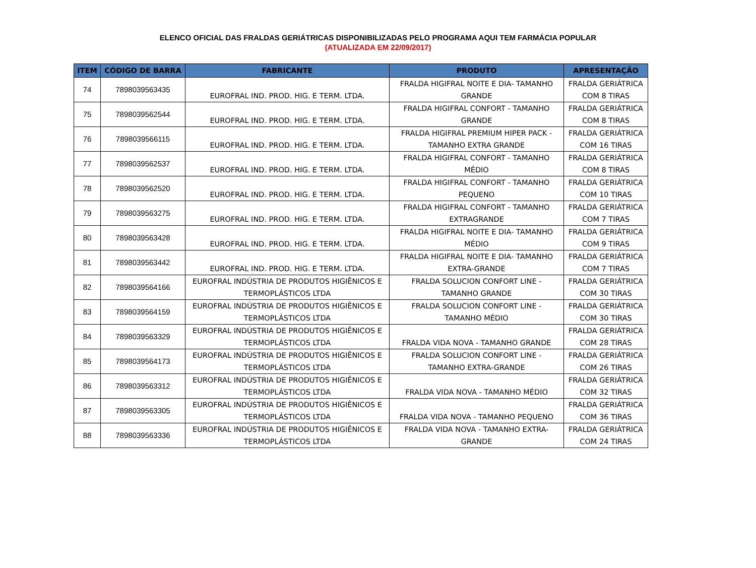ELENCO OFICIAL DAS FRALDAS GERIÁTRICAS DISPONIBILIZADAS PELO PROGRAMA AQUI TEM FARMÁCIA POPULAR
(ATUALIZADA EM 22/09/2017)
| ITEM | CÓDIGO DE BARRA | FABRICANTE | PRODUTO | APRESENTAÇÃO |
| --- | --- | --- | --- | --- |
| 74 | 7898039563435 | EUROFRAL IND. PROD. HIG. E TERM. LTDA. | FRALDA HIGIFRAL NOITE E DIA- TAMANHO GRANDE | FRALDA GERIÁTRICA COM 8 TIRAS |
| 75 | 7898039562544 | EUROFRAL IND. PROD. HIG. E TERM. LTDA. | FRALDA HIGIFRAL CONFORT - TAMANHO GRANDE | FRALDA GERIÁTRICA COM 8 TIRAS |
| 76 | 7898039566115 | EUROFRAL IND. PROD. HIG. E TERM. LTDA. | FRALDA HIGIFRAL PREMIUM HIPER PACK - TAMANHO EXTRA GRANDE | FRALDA GERIÁTRICA COM 16 TIRAS |
| 77 | 7898039562537 | EUROFRAL IND. PROD. HIG. E TERM. LTDA. | FRALDA HIGIFRAL CONFORT - TAMANHO MÉDIO | FRALDA GERIÁTRICA COM 8 TIRAS |
| 78 | 7898039562520 | EUROFRAL IND. PROD. HIG. E TERM. LTDA. | FRALDA HIGIFRAL CONFORT - TAMANHO PEQUENO | FRALDA GERIÁTRICA COM 10 TIRAS |
| 79 | 7898039563275 | EUROFRAL IND. PROD. HIG. E TERM. LTDA. | FRALDA HIGIFRAL CONFORT - TAMANHO EXTRAGRANDE | FRALDA GERIÁTRICA COM 7 TIRAS |
| 80 | 7898039563428 | EUROFRAL IND. PROD. HIG. E TERM. LTDA. | FRALDA HIGIFRAL NOITE E DIA- TAMANHO MÉDIO | FRALDA GERIÁTRICA COM 9 TIRAS |
| 81 | 7898039563442 | EUROFRAL IND. PROD. HIG. E TERM. LTDA. | FRALDA HIGIFRAL NOITE E DIA- TAMANHO EXTRA-GRANDE | FRALDA GERIÁTRICA COM 7 TIRAS |
| 82 | 7898039564166 | EUROFRAL INDÚSTRIA DE PRODUTOS HIGIÊNICOS E TERMOPLÁSTICOS LTDA | FRALDA SOLUCION CONFORT LINE - TAMANHO GRANDE | FRALDA GERIÁTRICA COM 30 TIRAS |
| 83 | 7898039564159 | EUROFRAL INDÚSTRIA DE PRODUTOS HIGIÊNICOS E TERMOPLÁSTICOS LTDA | FRALDA SOLUCION CONFORT LINE - TAMANHO MÉDIO | FRALDA GERIÁTRICA COM 30 TIRAS |
| 84 | 7898039563329 | EUROFRAL INDÚSTRIA DE PRODUTOS HIGIÊNICOS E TERMOPLÁSTICOS LTDA | FRALDA VIDA NOVA - TAMANHO GRANDE | FRALDA GERIÁTRICA COM 28 TIRAS |
| 85 | 7898039564173 | EUROFRAL INDÚSTRIA DE PRODUTOS HIGIÊNICOS E TERMOPLÁSTICOS LTDA | FRALDA SOLUCION CONFORT LINE - TAMANHO EXTRA-GRANDE | FRALDA GERIÁTRICA COM 26 TIRAS |
| 86 | 7898039563312 | EUROFRAL INDÚSTRIA DE PRODUTOS HIGIÊNICOS E TERMOPLÁSTICOS LTDA | FRALDA VIDA NOVA - TAMANHO MÉDIO | FRALDA GERIÁTRICA COM 32 TIRAS |
| 87 | 7898039563305 | EUROFRAL INDÚSTRIA DE PRODUTOS HIGIÊNICOS E TERMOPLÁSTICOS LTDA | FRALDA VIDA NOVA - TAMANHO PEQUENO | FRALDA GERIÁTRICA COM 36 TIRAS |
| 88 | 7898039563336 | EUROFRAL INDÚSTRIA DE PRODUTOS HIGIÊNICOS E TERMOPLÁSTICOS LTDA | FRALDA VIDA NOVA - TAMANHO EXTRA- GRANDE | FRALDA GERIÁTRICA COM 24 TIRAS |